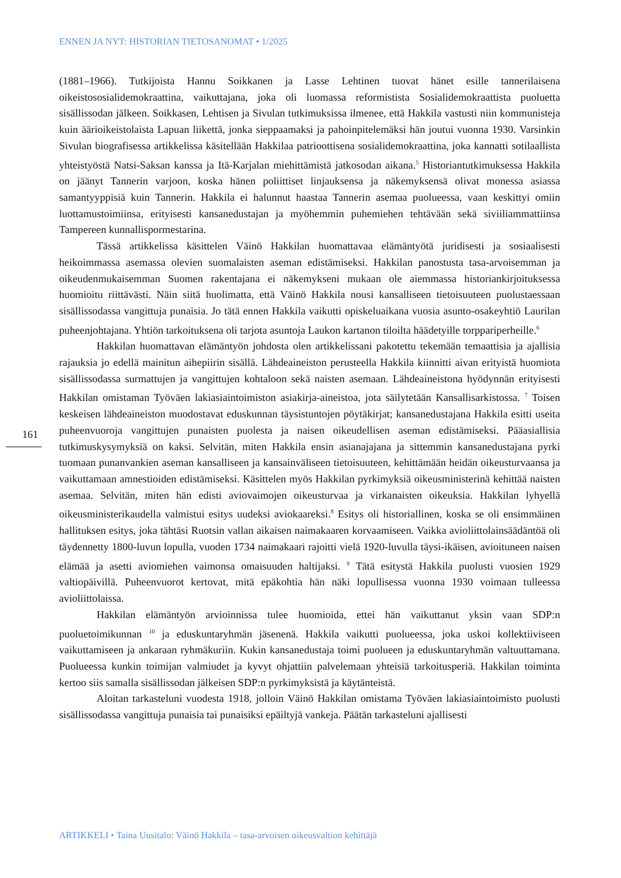ENNEN JA NYT: HISTORIAN TIETOSANOMAT • 1/2025
(1881–1966). Tutkijoista Hannu Soikkanen ja Lasse Lehtinen tuovat hänet esille tannerilaisena oikeistososialidemokraattina, vaikuttajana, joka oli luomassa reformistista Sosialidemokraattista puoluetta sisällissodan jälkeen. Soikkasen, Lehtisen ja Sivulan tutkimuksissa ilmenee, että Hakkila vastusti niin kommunisteja kuin äärioikeistolaista Lapuan liikettä, jonka sieppaamaksi ja pahoinpitelemäksi hän joutui vuonna 1930. Varsinkin Sivulan biografisessa artikkelissa käsitellään Hakkilaa patrioottisena sosialidemokraattina, joka kannatti sotilaallista yhteistyöstä Natsi-Saksan kanssa ja Itä-Karjalan miehittämistä jatkosodan aikana.<sup>5</sup> Historiantutkimuksessa Hakkila on jäänyt Tannerin varjoon, koska hänen poliittiset linjauksensa ja näkemyksensä olivat monessa asiassa samantyyppisiä kuin Tannerin. Hakkila ei halunnut haastaa Tannerin asemaa puolueessa, vaan keskittyi omiin luottamustoimiinsa, erityisesti kansanedustajan ja myöhemmin puhemiehen tehtävään sekä siviiliammattiinsa Tampereen kunnallispormestarina.
Tässä artikkelissa käsittelen Väinö Hakkilan huomattavaa elämäntyötä juridisesti ja sosiaalisesti heikoimmassa asemassa olevien suomalaisten aseman edistämiseksi. Hakkilan panostusta tasa-arvoisemman ja oikeudenmukaisemman Suomen rakentajana ei näkemykseni mukaan ole aiemmassa historiankirjoituksessa huomioitu riittävästi. Näin siitä huolimatta, että Väinö Hakkila nousi kansalliseen tietoisuuteen puolustaessaan sisällissodassa vangittuja punaisia. Jo tätä ennen Hakkila vaikutti opiskeluaikana vuosia asunto-osakeyhtiö Laurilan puheenjohtajana. Yhtiön tarkoituksena oli tarjota asuntoja Laukon kartanon tiloilta häädetyille torppariperheille.<sup>6</sup>
Hakkilan huomattavan elämäntyön johdosta olen artikkelissani pakotettu tekemään temaattisia ja ajallisia rajauksia jo edellä mainitun aihepiirin sisällä. Lähdeaineiston perusteella Hakkila kiinnitti aivan erityistä huomiota sisällissodassa surmattujen ja vangittujen kohtaloon sekä naisten asemaan. Lähdeaineistona hyödynnän erityisesti Hakkilan omistaman Työväen lakiasiaintoimiston asiakirja-aineistoa, jota säilytetään Kansallisarkistossa. <sup>7</sup> Toisen keskeisen lähdeaineiston muodostavat eduskunnan täysistuntojen pöytäkirjat; kansanedustajana Hakkila esitti useita puheenvuoroja vangittujen punaisten puolesta ja naisen oikeudellisen aseman edistämiseksi. Pääasiallisia tutkimuskysymyksiä on kaksi. Selvitän, miten Hakkila ensin asianajajana ja sittemmin kansanedustajana pyrki tuomaan punanvankien aseman kansalliseen ja kansainväliseen tietoisuuteen, kehittämään heidän oikeusturvaansa ja vaikuttamaan amnestioiden edistämiseksi. Käsittelen myös Hakkilan pyrkimyksiä oikeusministerinä kehittää naisten asemaa. Selvitän, miten hän edisti aviovaimojen oikeusturvaa ja virkanaisten oikeuksia. Hakkilan lyhyellä oikeusministerikaudella valmistui esitys uudeksi aviokaareksi.<sup>8</sup> Esitys oli historiallinen, koska se oli ensimmäinen hallituksen esitys, joka tähtäsi Ruotsin vallan aikaisen naimakaaren korvaamiseen. Vaikka avioliittolainsäädäntöä oli täydennetty 1800-luvun lopulla, vuoden 1734 naimakaari rajoitti vielä 1920-luvulla täysi-ikäisen, avioituneen naisen elämää ja asetti aviomiehen vaimonsa omaisuuden haltijaksi. <sup>9</sup> Tätä esitystä Hakkila puolusti vuosien 1929 valtiopäivillä. Puheenvuorot kertovat, mitä epäkohtia hän näki lopullisessa vuonna 1930 voimaan tulleessa avioliittolaissa.
Hakkilan elämäntyön arvioinnissa tulee huomioida, ettei hän vaikuttanut yksin vaan SDP:n puoluetoimikunnan <sup>10</sup> ja eduskuntaryhmän jäsenenä. Hakkila vaikutti puolueessa, joka uskoi kollektiiviseen vaikuttamiseen ja ankaraan ryhmäkuriin. Kukin kansanedustaja toimi puolueen ja eduskuntaryhmän valtuuttamana. Puolueessa kunkin toimijan valmiudet ja kyvyt ohjattiin palvelemaan yhteisiä tarkoitusperiä. Hakkilan toiminta kertoo siis samalla sisällissodan jälkeisen SDP:n pyrkimyksistä ja käytänteistä.
Aloitan tarkasteluni vuodesta 1918, jolloin Väinö Hakkilan omistama Työväen lakiasiaintoimisto puolusti sisällissodassa vangittuja punaisia tai punaisiksi epäiltyjä vankeja. Päätän tarkasteluni ajallisesti
161
ARTIKKELI • Taina Uusitalo: Väinö Hakkila – tasa-arvoisen oikeusvaltion kehittäjä